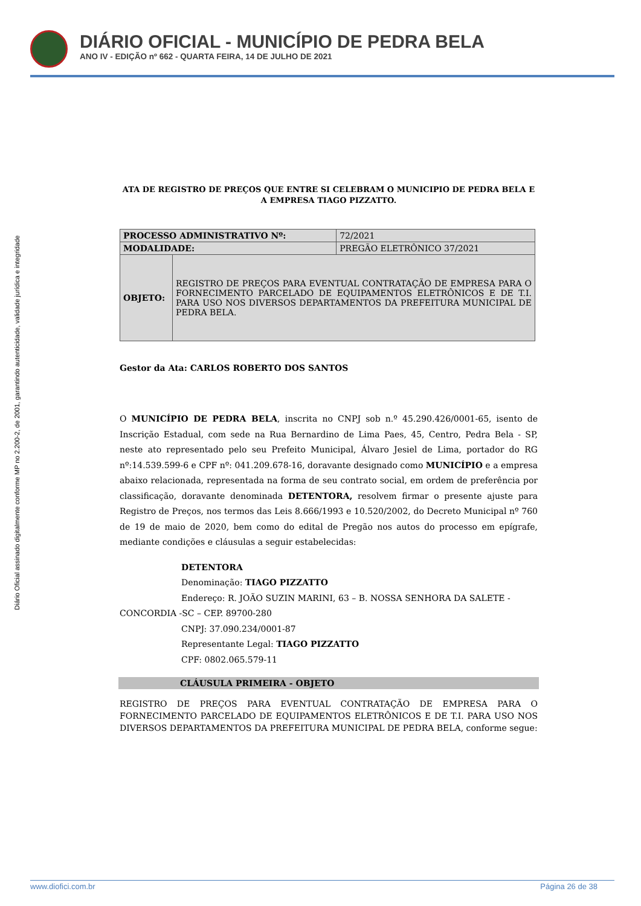DIÁRIO OFICIAL - MUNICÍPIO DE PEDRA BELA
ANO IV - EDIÇÃO nº 662 - QUARTA FEIRA, 14 DE JULHO DE 2021
Diário Oficial assinado digitalmente conforme MP no 2.200-2, de 2001, garantindo autenticidade, validade jurídica e integridade
ATA DE REGISTRO DE PREÇOS QUE ENTRE SI CELEBRAM O MUNICIPIO DE PEDRA BELA E A EMPRESA TIAGO PIZZATTO.
| PROCESSO ADMINISTRATIVO Nº: | | 72/2021 |
| MODALIDADE: | | PREGÃO ELETRÔNICO 37/2021 |
| OBJETO: | REGISTRO DE PREÇOS PARA EVENTUAL CONTRATAÇÃO DE EMPRESA PARA O FORNECIMENTO PARCELADO DE EQUIPAMENTOS ELETRÔNICOS E DE T.I. PARA USO NOS DIVERSOS DEPARTAMENTOS DA PREFEITURA MUNICIPAL DE PEDRA BELA. | |
Gestor da Ata: CARLOS ROBERTO DOS SANTOS
O MUNICÍPIO DE PEDRA BELA, inscrita no CNPJ sob n.º 45.290.426/0001-65, isento de Inscrição Estadual, com sede na Rua Bernardino de Lima Paes, 45, Centro, Pedra Bela - SP, neste ato representado pelo seu Prefeito Municipal, Álvaro Jesiel de Lima, portador do RG nº:14.539.599-6 e CPF nº: 041.209.678-16, doravante designado como MUNICÍPIO e a empresa abaixo relacionada, representada na forma de seu contrato social, em ordem de preferência por classificação, doravante denominada DETENTORA, resolvem firmar o presente ajuste para Registro de Preços, nos termos das Leis 8.666/1993 e 10.520/2002, do Decreto Municipal nº 760 de 19 de maio de 2020, bem como do edital de Pregão nos autos do processo em epígrafe, mediante condições e cláusulas a seguir estabelecidas:
DETENTORA
Denominação: TIAGO PIZZATTO
Endereço: R. JOÃO SUZIN MARINI, 63 – B. NOSSA SENHORA DA SALETE -
CONCORDIA -SC – CEP. 89700-280
CNPJ: 37.090.234/0001-87
Representante Legal: TIAGO PIZZATTO
CPF: 0802.065.579-11
CLÁUSULA PRIMEIRA - OBJETO
REGISTRO DE PREÇOS PARA EVENTUAL CONTRATAÇÃO DE EMPRESA PARA O FORNECIMENTO PARCELADO DE EQUIPAMENTOS ELETRÔNICOS E DE T.I. PARA USO NOS DIVERSOS DEPARTAMENTOS DA PREFEITURA MUNICIPAL DE PEDRA BELA, conforme segue:
www.diofici.com.br Página 26 de 38